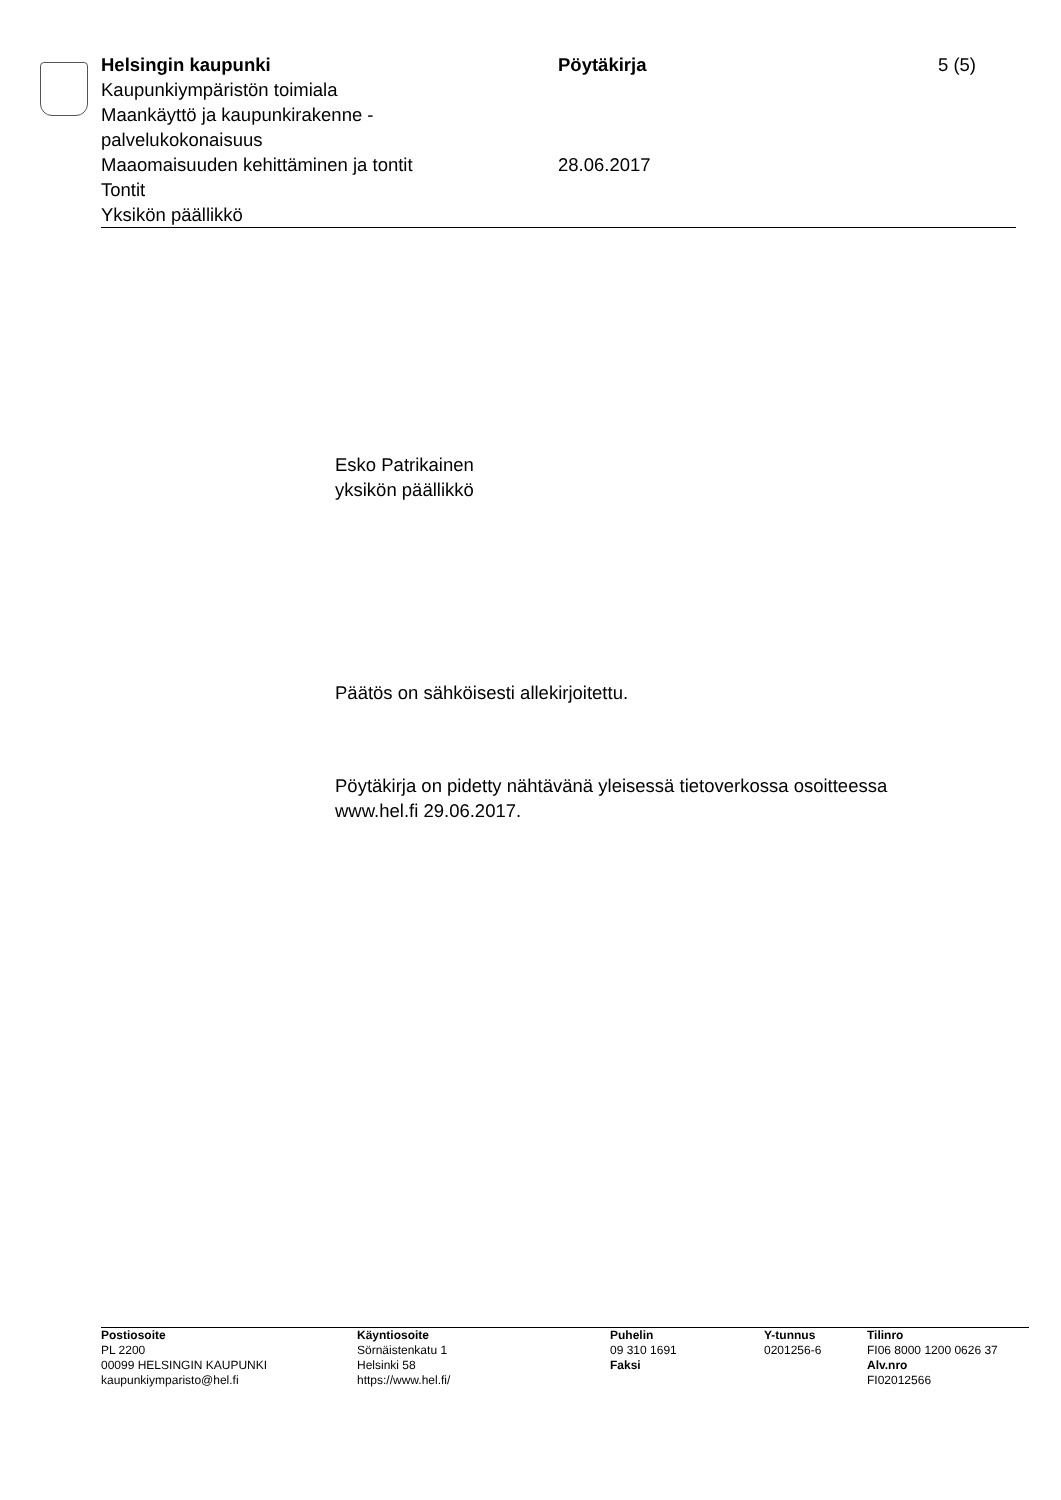Helsingin kaupunki
Kaupunkiympäristön toimiala
Maankäyttö ja kaupunkirakenne -
palvelukokonaisuus
Maaomaisuuden kehittäminen ja tontit
Tontit
Yksikön päällikkö
Pöytäkirja
28.06.2017
5 (5)
Esko Patrikainen
yksikön päällikkö
Päätös on sähköisesti allekirjoitettu.
Pöytäkirja on pidetty nähtävänä yleisessä tietoverkossa osoitteessa
www.hel.fi 29.06.2017.
Postiosoite
PL 2200
00099 HELSINGIN KAUPUNKI
kaupunkiymparisto@hel.fi
Käyntiosoite
Sörnäistenkatu 1
Helsinki 58
https://www.hel.fi/
Puhelin
09 310 1691
Faksi
Y-tunnus
0201256-6
Tilinro
FI06 8000 1200 0626 37
Alv.nro
FI02012566